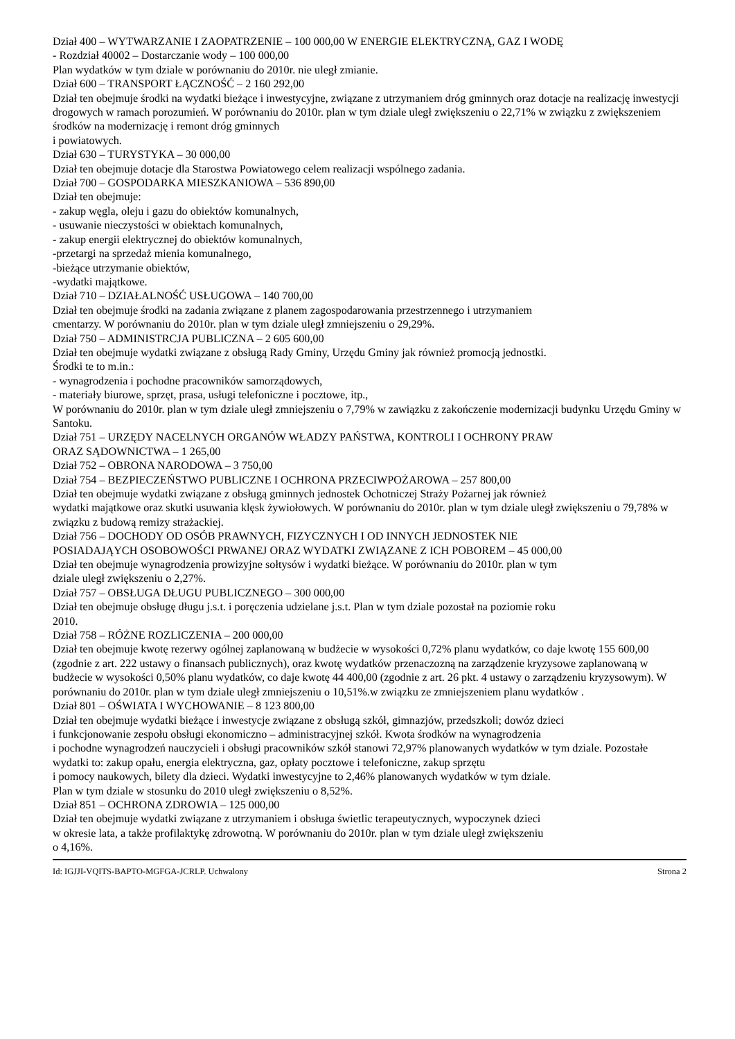Dział 400 – WYTWARZANIE I ZAOPATRZENIE – 100 000,00 W ENERGIE ELEKTRYCZNĄ, GAZ I WODĘ
- Rozdział 40002 – Dostarczanie wody – 100 000,00
Plan wydatków w tym dziale w porównaniu do 2010r. nie uległ zmianie.
Dział 600 – TRANSPORT ŁĄCZNOŚĆ – 2 160 292,00
Dział ten obejmuje środki na wydatki bieżące i inwestycyjne, związane z utrzymaniem dróg gminnych oraz dotacje na realizację inwestycji drogowych w ramach porozumień. W porównaniu do 2010r. plan w tym dziale uległ zwiększeniu o 22,71% w związku z zwiększeniem środków na modernizację i remont dróg gminnych
i powiatowych.
Dział 630 – TURYSTYKA – 30 000,00
Dział ten obejmuje dotacje dla Starostwa Powiatowego celem realizacji wspólnego zadania.
Dział 700 – GOSPODARKA MIESZKANIOWA – 536 890,00
Dział ten obejmuje:
- zakup węgla, oleju i gazu do obiektów komunalnych,
- usuwanie nieczystości w obiektach komunalnych,
- zakup energii elektrycznej do obiektów komunalnych,
-przetargi na sprzedaż mienia komunalnego,
-bieżące utrzymanie obiektów,
-wydatki majątkowe.
Dział 710 – DZIAŁALNOŚĆ USŁUGOWA – 140 700,00
Dział ten obejmuje środki na zadania związane z planem zagospodarowania przestrzennego i utrzymaniem
cmentarzy. W porównaniu do 2010r. plan w tym dziale uległ zmniejszeniu o 29,29%.
Dział 750 – ADMINISTRCJA PUBLICZNA – 2 605 600,00
Dział ten obejmuje wydatki związane z obsługą Rady Gminy, Urzędu Gminy jak również promocją jednostki.
Środki te to m.in.:
- wynagrodzenia i pochodne pracowników samorządowych,
- materiały biurowe, sprzęt, prasa, usługi telefoniczne i pocztowe, itp.,
W porównaniu do 2010r. plan w tym dziale uległ zmniejszeniu o 7,79% w zawiązku z zakończenie modernizacji budynku Urzędu Gminy w Santoku.
Dział 751 – URZĘDY NACELNYCH ORGANÓW WŁADZY PAŃSTWA, KONTROLI I OCHRONY PRAW
ORAZ SĄDOWNICTWA – 1 265,00
Dział 752 – OBRONA NARODOWA – 3 750,00
Dział 754 – BEZPIECZEŃSTWO PUBLICZNE I OCHRONA PRZECIWPOŻAROWA – 257 800,00
Dział ten obejmuje wydatki związane z obsługą gminnych jednostek Ochotniczej Straży Pożarnej jak również
wydatki majątkowe oraz skutki usuwania klęsk żywiołowych. W porównaniu do 2010r. plan w tym dziale uległ zwiększeniu o 79,78% w związku z budową remizy strażackiej.
Dział 756 – DOCHODY OD OSÓB PRAWNYCH, FIZYCZNYCH I OD INNYCH JEDNOSTEK NIE
POSIADAJĄYCH OSOBOWOŚCI PRWANEJ ORAZ WYDATKI ZWIĄZANE Z ICH POBOREM – 45 000,00
Dział ten obejmuje wynagrodzenia prowizyjne sołtysów i wydatki bieżące. W porównaniu do 2010r. plan w tym
dziale uległ zwiększeniu o 2,27%.
Dział 757 – OBSŁUGA DŁUGU PUBLICZNEGO – 300 000,00
Dział ten obejmuje obsługę długu j.s.t. i poręczenia udzielane j.s.t. Plan w tym dziale pozostał na poziomie roku
2010.
Dział 758 – RÓŻNE ROZLICZENIA – 200 000,00
Dział ten obejmuje kwotę rezerwy ogólnej zaplanowaną w budżecie w wysokości 0,72% planu wydatków, co daje kwotę 155 600,00 (zgodnie z art. 222 ustawy o finansach publicznych), oraz kwotę wydatków przenaczozną na zarządzenie kryzysowe zaplanowaną w budżecie w wysokości 0,50% planu wydatków, co daje kwotę 44 400,00 (zgodnie z art. 26 pkt. 4 ustawy o zarządzeniu kryzysowym). W porównaniu do 2010r. plan w tym dziale uległ zmniejszeniu o 10,51%.w związku ze zmniejszeniem planu wydatków .
Dział 801 – OŚWIATA I WYCHOWANIE – 8 123 800,00
Dział ten obejmuje wydatki bieżące i inwestycje związane z obsługą szkół, gimnazjów, przedszkoli; dowóz dzieci
i funkcjonowanie zespołu obsługi ekonomiczno – administracyjnej szkół. Kwota środków na wynagrodzenia
i pochodne wynagrodzeń nauczycieli i obsługi pracowników szkół stanowi 72,97% planowanych wydatków w tym dziale. Pozostałe wydatki to: zakup opału, energia elektryczna, gaz, opłaty pocztowe i telefoniczne, zakup sprzętu
i pomocy naukowych, bilety dla dzieci. Wydatki inwestycyjne to 2,46% planowanych wydatków w tym dziale.
Plan w tym dziale w stosunku do 2010 uległ zwiększeniu o 8,52%.
Dział 851 – OCHRONA ZDROWIA – 125 000,00
Dział ten obejmuje wydatki związane z utrzymaniem i obsługa świetlic terapeutycznych, wypoczynek dzieci
w okresie lata, a także profilaktykę zdrowotną. W porównaniu do 2010r. plan w tym dziale uległ zwiększeniu
o 4,16%.
Id: IGJJI-VQITS-BAPTO-MGFGA-JCRLP. Uchwalony Strona 2